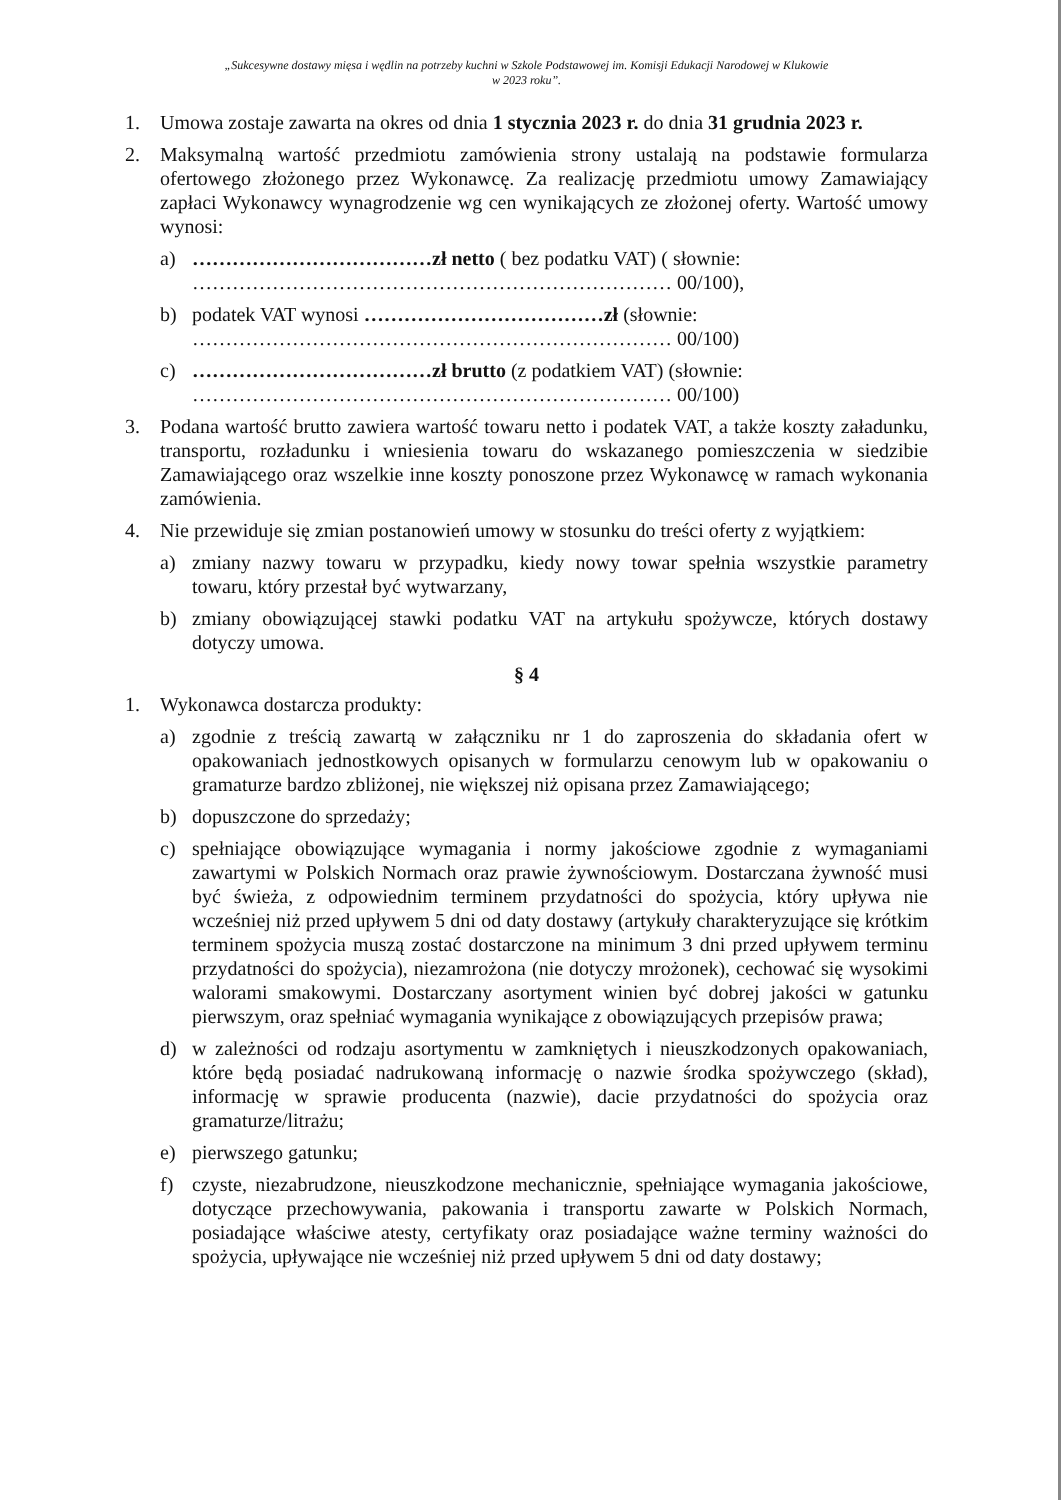„Sukcesywne dostawy mięsa i wędlin na potrzeby kuchni w Szkole Podstawowej im. Komisji Edukacji Narodowej w Klukowie
w 2023 roku”.
1. Umowa zostaje zawarta na okres od dnia 1 stycznia 2023 r. do dnia 31 grudnia 2023 r.
2. Maksymalną wartość przedmiotu zamówienia strony ustalają na podstawie formularza ofertowego złożonego przez Wykonawcę. Za realizację przedmiotu umowy Zamawiający zapłaci Wykonawcy wynagrodzenie wg cen wynikających ze złożonej oferty. Wartość umowy wynosi:
a) ………………………………zł netto ( bez podatku VAT) ( słownie:
……………………………………………………………… 00/100),
b) podatek VAT wynosi ………………………………zł (słownie:
……………………………………………………………… 00/100)
c) ………………………………zł brutto (z podatkiem VAT) (słownie:
……………………………………………………………… 00/100)
3. Podana wartość brutto zawiera wartość towaru netto i podatek VAT, a także koszty załadunku, transportu, rozładunku i wniesienia towaru do wskazanego pomieszczenia w siedzibie Zamawiającego oraz wszelkie inne koszty ponoszone przez Wykonawcę w ramach wykonania zamówienia.
4. Nie przewiduje się zmian postanowień umowy w stosunku do treści oferty z wyjątkiem:
a) zmiany nazwy towaru w przypadku, kiedy nowy towar spełnia wszystkie parametry towaru, który przestał być wytwarzany,
b) zmiany obowiązującej stawki podatku VAT na artykułu spożywcze, których dostawy dotyczy umowa.
§ 4
1. Wykonawca dostarcza produkty:
a) zgodnie z treścią zawartą w załączniku nr 1 do zaproszenia do składania ofert w opakowaniach jednostkowych opisanych w formularzu cenowym lub w opakowaniu o gramaturze bardzo zbliżonej, nie większej niż opisana przez Zamawiającego;
b) dopuszczone do sprzedaży;
c) spełniające obowiązujące wymagania i normy jakościowe zgodnie z wymaganiami zawartymi w Polskich Normach oraz prawie żywnościowym. Dostarczana żywność musi być świeża, z odpowiednim terminem przydatności do spożycia, który upływa nie wcześniej niż przed upływem 5 dni od daty dostawy (artykuły charakteryzujące się krótkim terminem spożycia muszą zostać dostarczone na minimum 3 dni przed upływem terminu przydatności do spożycia), niezamrożona (nie dotyczy mrożonek), cechować się wysokimi walorami smakowymi. Dostarczany asortyment winien być dobrej jakości w gatunku pierwszym, oraz spełniać wymagania wynikające z obowiązujących przepisów prawa;
d) w zależności od rodzaju asortymentu w zamkniętych i nieuszkodzonych opakowaniach, które będą posiadać nadrukowaną informację o nazwie środka spożywczego (skład), informację w sprawie producenta (nazwie), dacie przydatności do spożycia oraz gramaturze/litrażu;
e) pierwszego gatunku;
f) czyste, niezabrudzone, nieuszkodzone mechanicznie, spełniające wymagania jakościowe, dotyczące przechowywania, pakowania i transportu zawarte w Polskich Normach, posiadające właściwe atesty, certyfikaty oraz posiadające ważne terminy ważności do spożycia, upływające nie wcześniej niż przed upływem 5 dni od daty dostawy;